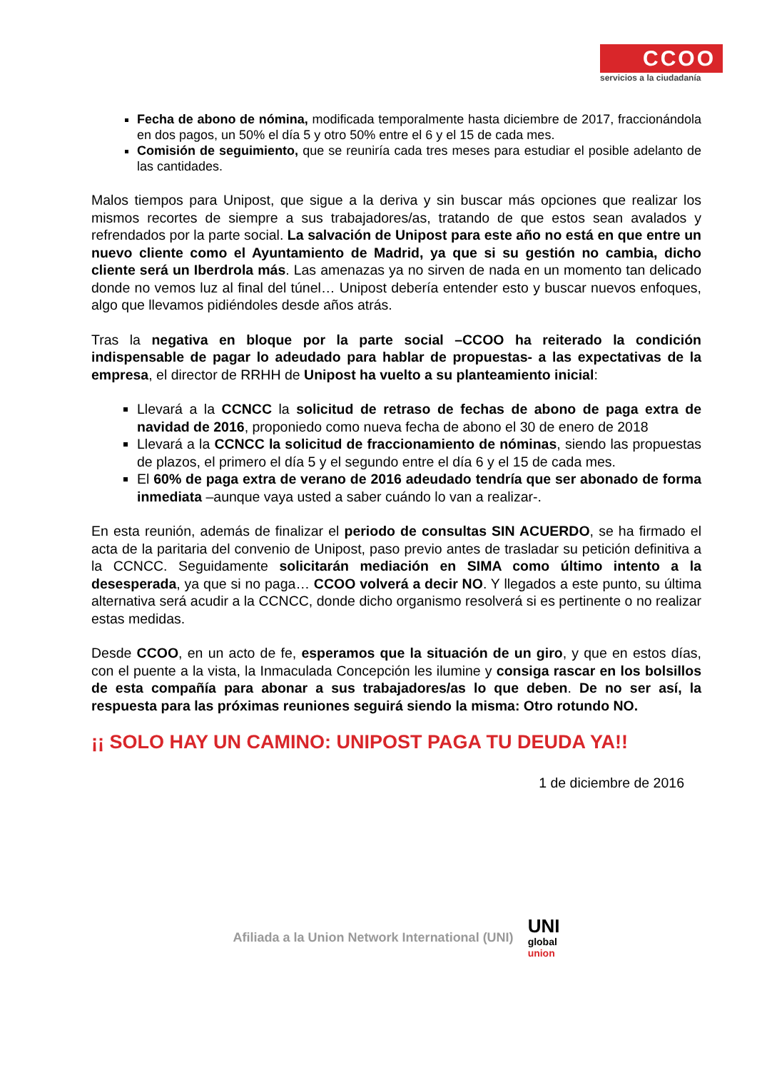CCOO
servicios a la ciudadanía
Fecha de abono de nómina, modificada temporalmente hasta diciembre de 2017, fraccionándola en dos pagos, un 50% el día 5 y otro 50% entre el 6 y el 15 de cada mes.
Comisión de seguimiento, que se reuniría cada tres meses para estudiar el posible adelanto de las cantidades.
Malos tiempos para Unipost, que sigue a la deriva y sin buscar más opciones que realizar los mismos recortes de siempre a sus trabajadores/as, tratando de que estos sean avalados y refrendados por la parte social. La salvación de Unipost para este año no está en que entre un nuevo cliente como el Ayuntamiento de Madrid, ya que si su gestión no cambia, dicho cliente será un Iberdrola más. Las amenazas ya no sirven de nada en un momento tan delicado donde no vemos luz al final del túnel… Unipost debería entender esto y buscar nuevos enfoques, algo que llevamos pidiéndoles desde años atrás.
Tras la negativa en bloque por la parte social –CCOO ha reiterado la condición indispensable de pagar lo adeudado para hablar de propuestas- a las expectativas de la empresa, el director de RRHH de Unipost ha vuelto a su planteamiento inicial:
Llevará a la CCNCC la solicitud de retraso de fechas de abono de paga extra de navidad de 2016, proponiedo como nueva fecha de abono el 30 de enero de 2018
Llevará a la CCNCC la solicitud de fraccionamiento de nóminas, siendo las propuestas de plazos, el primero el día 5 y el segundo entre el día 6 y el 15 de cada mes.
El 60% de paga extra de verano de 2016 adeudado tendría que ser abonado de forma inmediata –aunque vaya usted a saber cuándo lo van a realizar-.
En esta reunión, además de finalizar el periodo de consultas SIN ACUERDO, se ha firmado el acta de la paritaria del convenio de Unipost, paso previo antes de trasladar su petición definitiva a la CCNCC. Seguidamente solicitarán mediación en SIMA como último intento a la desesperada, ya que si no paga… CCOO volverá a decir NO. Y llegados a este punto, su última alternativa será acudir a la CCNCC, donde dicho organismo resolverá si es pertinente o no realizar estas medidas.
Desde CCOO, en un acto de fe, esperamos que la situación de un giro, y que en estos días, con el puente a la vista, la Inmaculada Concepción les ilumine y consiga rascar en los bolsillos de esta compañía para abonar a sus trabajadores/as lo que deben. De no ser así, la respuesta para las próximas reuniones seguirá siendo la misma: Otro rotundo NO.
¡¡ SOLO HAY UN CAMINO: UNIPOST PAGA TU DEUDA YA!!
1 de diciembre de 2016
Afiliada a la Union Network International (UNI) UNI
global
union